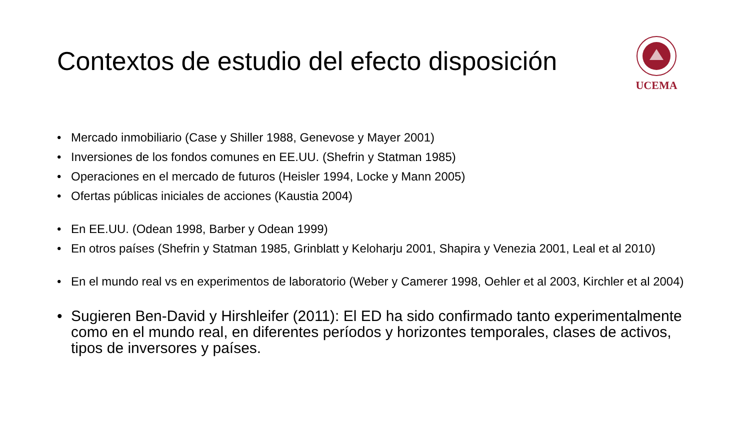Contextos de estudio del efecto disposición
UCEMA
• Mercado inmobiliario (Case y Shiller 1988, Genevose y Mayer 2001)
• Inversiones de los fondos comunes en EE.UU. (Shefrin y Statman 1985)
• Operaciones en el mercado de futuros (Heisler 1994, Locke y Mann 2005)
• Ofertas públicas iniciales de acciones (Kaustia 2004)
• En EE.UU. (Odean 1998, Barber y Odean 1999)
• En otros países (Shefrin y Statman 1985, Grinblatt y Keloharju 2001, Shapira y Venezia 2001, Leal et al 2010)
• En el mundo real vs en experimentos de laboratorio (Weber y Camerer 1998, Oehler et al 2003, Kirchler et al 2004)
• Sugieren Ben-David y Hirshleifer (2011): El ED ha sido confirmado tanto experimentalmente como en el mundo real, en diferentes períodos y horizontes temporales, clases de activos, tipos de inversores y países.